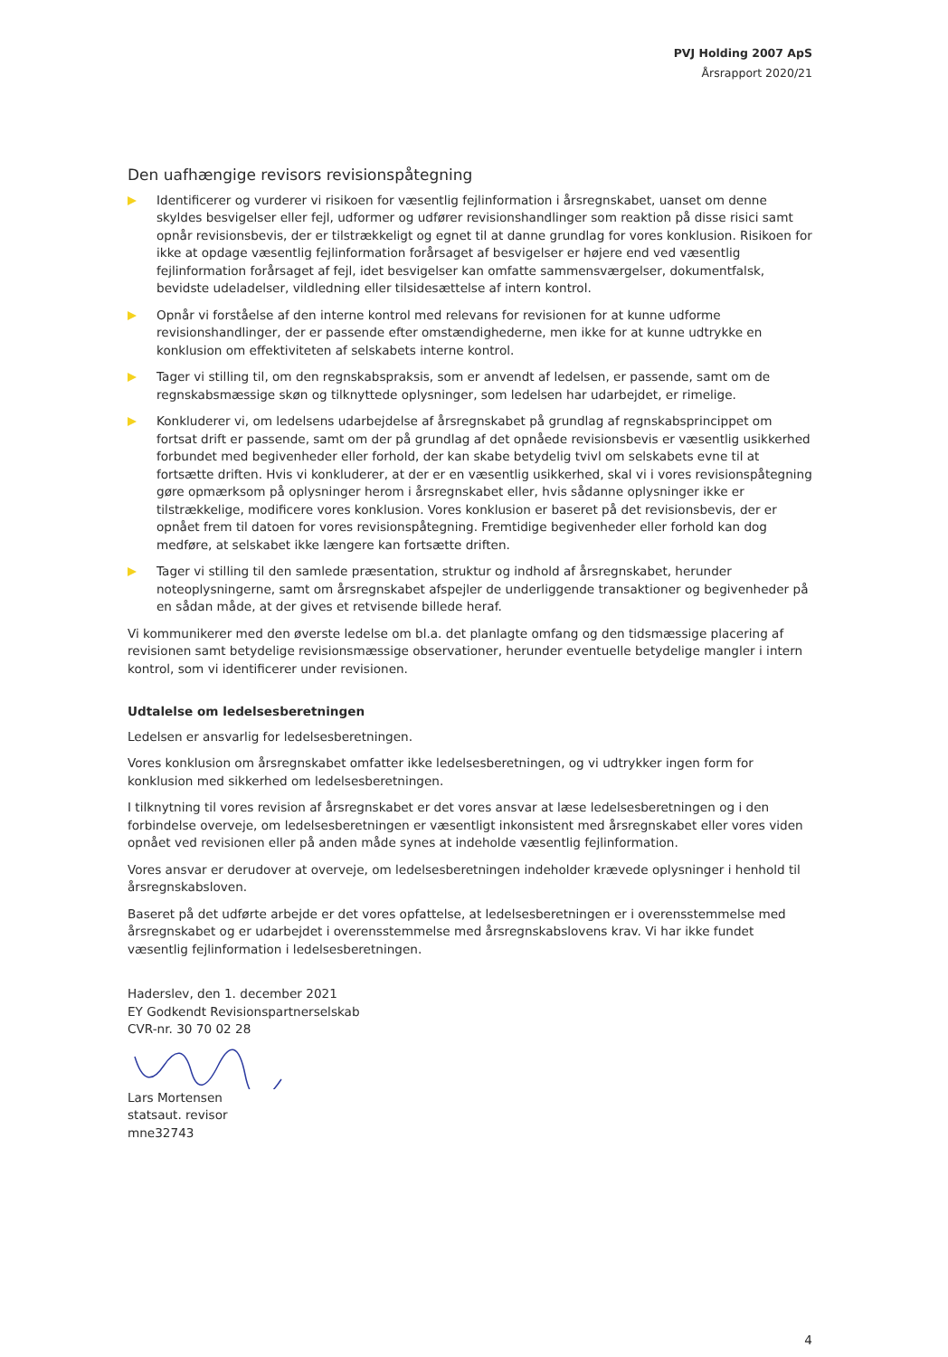PVJ Holding 2007 ApS
Årsrapport 2020/21
Den uafhængige revisors revisionspåtegning
Identificerer og vurderer vi risikoen for væsentlig fejlinformation i årsregnskabet, uanset om denne skyldes besvigelser eller fejl, udformer og udfører revisionshandlinger som reaktion på disse risici samt opnår revisionsbevis, der er tilstrækkeligt og egnet til at danne grundlag for vores konklusion. Risikoen for ikke at opdage væsentlig fejlinformation forårsaget af besvigelser er højere end ved væsentlig fejlinformation forårsaget af fejl, idet besvigelser kan omfatte sammensværgelser, dokumentfalsk, bevidste udeladelser, vildledning eller tilsidesættelse af intern kontrol.
Opnår vi forståelse af den interne kontrol med relevans for revisionen for at kunne udforme revisionshandlinger, der er passende efter omstændighederne, men ikke for at kunne udtrykke en konklusion om effektiviteten af selskabets interne kontrol.
Tager vi stilling til, om den regnskabspraksis, som er anvendt af ledelsen, er passende, samt om de regnskabsmæssige skøn og tilknyttede oplysninger, som ledelsen har udarbejdet, er rimelige.
Konkluderer vi, om ledelsens udarbejdelse af årsregnskabet på grundlag af regnskabsprincippet om fortsat drift er passende, samt om der på grundlag af det opnåede revisionsbevis er væsentlig usikkerhed forbundet med begivenheder eller forhold, der kan skabe betydelig tvivl om selskabets evne til at fortsætte driften. Hvis vi konkluderer, at der er en væsentlig usikkerhed, skal vi i vores revisionspåtegning gøre opmærksom på oplysninger herom i årsregnskabet eller, hvis sådanne oplysninger ikke er tilstrækkelige, modificere vores konklusion. Vores konklusion er baseret på det revisionsbevis, der er opnået frem til datoen for vores revisionspåtegning. Fremtidige begivenheder eller forhold kan dog medføre, at selskabet ikke længere kan fortsætte driften.
Tager vi stilling til den samlede præsentation, struktur og indhold af årsregnskabet, herunder noteoplysningerne, samt om årsregnskabet afspejler de underliggende transaktioner og begivenheder på en sådan måde, at der gives et retvisende billede heraf.
Vi kommunikerer med den øverste ledelse om bl.a. det planlagte omfang og den tidsmæssige placering af revisionen samt betydelige revisionsmæssige observationer, herunder eventuelle betydelige mangler i intern kontrol, som vi identificerer under revisionen.
Udtalelse om ledelsesberetningen
Ledelsen er ansvarlig for ledelsesberetningen.
Vores konklusion om årsregnskabet omfatter ikke ledelsesberetningen, og vi udtrykker ingen form for konklusion med sikkerhed om ledelsesberetningen.
I tilknytning til vores revision af årsregnskabet er det vores ansvar at læse ledelsesberetningen og i den forbindelse overveje, om ledelsesberetningen er væsentligt inkonsistent med årsregnskabet eller vores viden opnået ved revisionen eller på anden måde synes at indeholde væsentlig fejlinformation.
Vores ansvar er derudover at overveje, om ledelsesberetningen indeholder krævede oplysninger i henhold til årsregnskabsloven.
Baseret på det udførte arbejde er det vores opfattelse, at ledelsesberetningen er i overensstemmelse med årsregnskabet og er udarbejdet i overensstemmelse med årsregnskabslovens krav. Vi har ikke fundet væsentlig fejlinformation i ledelsesberetningen.
Haderslev, den 1. december 2021
EY Godkendt Revisionspartnerselskab
CVR-nr. 30 70 02 28
Lars Mortensen
statsaut. revisor
mne32743
4